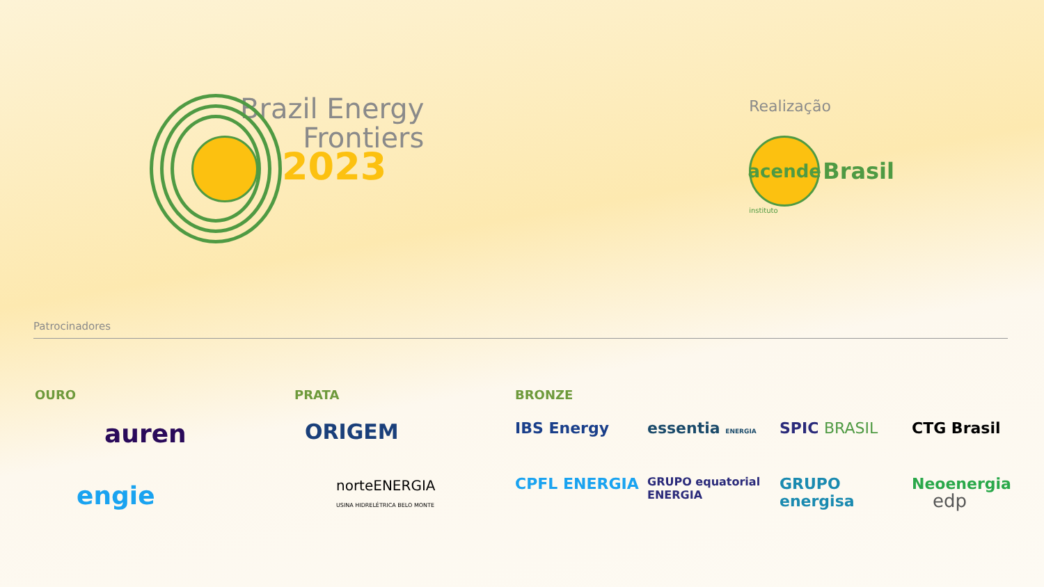Brazil Energy
Frontiers
2023
Realização
acende
Brasil
instituto
Patrocinadores
OURO
auren
engie
PRATA
ORIGEM
norteENERGIA
USINA HIDRELÉTRICA BELO MONTE
BRONZE
IBS Energy
essentia ENERGIA
SPIC BRASIL
CTG Brasil
CPFL ENERGIA
GRUPO equatorial ENERGIA
GRUPO energisa
Neoenergia
edp